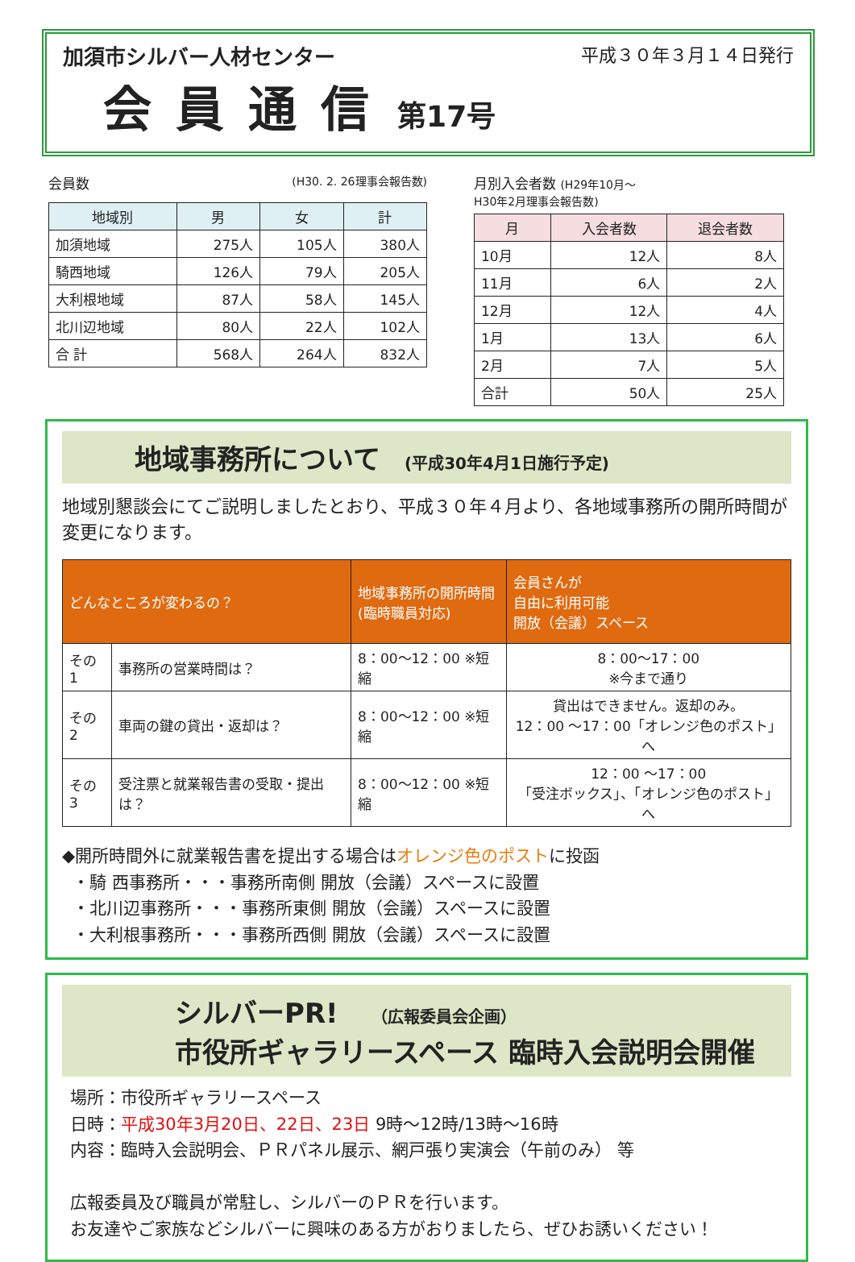加須市シルバー人材センター
会員通信 第17号
平成３０年３月１４日発行
会員数 (H30. 2. 26理事会報告数)
| 地域別 | 男 | 女 | 計 |
| --- | --- | --- | --- |
| 加須地域 | 275人 | 105人 | 380人 |
| 騎西地域 | 126人 | 79人 | 205人 |
| 大利根地域 | 87人 | 58人 | 145人 |
| 北川辺地域 | 80人 | 22人 | 102人 |
| 合 計 | 568人 | 264人 | 832人 |
月別入会者数 (H29年10月～
H30年2月理事会報告数)
| 月 | 入会者数 | 退会者数 |
| --- | --- | --- |
| 10月 | 12人 | 8人 |
| 11月 | 6人 | 2人 |
| 12月 | 12人 | 4人 |
| 1月 | 13人 | 6人 |
| 2月 | 7人 | 5人 |
| 合計 | 50人 | 25人 |
地域事務所について (平成30年4月1日施行予定)
地域別懇談会にてご説明しましたとおり、平成３０年４月より、各地域事務所の開所時間が変更になります。
| どんなところが変わるの？ | | 地域事務所の開所時間 (臨時職員対応) | 会員さんが 自由に利用可能 開放（会議）スペース |
| --- | --- | --- | --- |
| その1 | 事務所の営業時間は？ | 8：00～12：00 ※短縮 | 8：00～17：00 ※今まで通り |
| その2 | 車両の鍵の貸出・返却は？ | 8：00～12：00 ※短縮 | 貸出はできません。返却のみ。 12：00 ～17：00「オレンジ色のポスト」へ |
| その3 | 受注票と就業報告書の受取・提出は？ | 8：00～12：00 ※短縮 | 12：00 ～17：00 「受注ボックス」、「オレンジ色のポスト」へ |
◆開所時間外に就業報告書を提出する場合はオレンジ色のポストに投函
・騎 西事務所・・・事務所南側 開放（会議）スペースに設置
・北川辺事務所・・・事務所東側 開放（会議）スペースに設置
・大利根事務所・・・事務所西側 開放（会議）スペースに設置
シルバーPR! （広報委員会企画）
市役所ギャラリースペース 臨時入会説明会開催
場所：市役所ギャラリースペース
日時：平成30年3月20日、22日、23日 9時～12時/13時～16時
内容：臨時入会説明会、ＰＲパネル展示、網戸張り実演会（午前のみ） 等
広報委員及び職員が常駐し、シルバーのＰＲを行います。
お友達やご家族などシルバーに興味のある方がおりましたら、ぜひお誘いください！